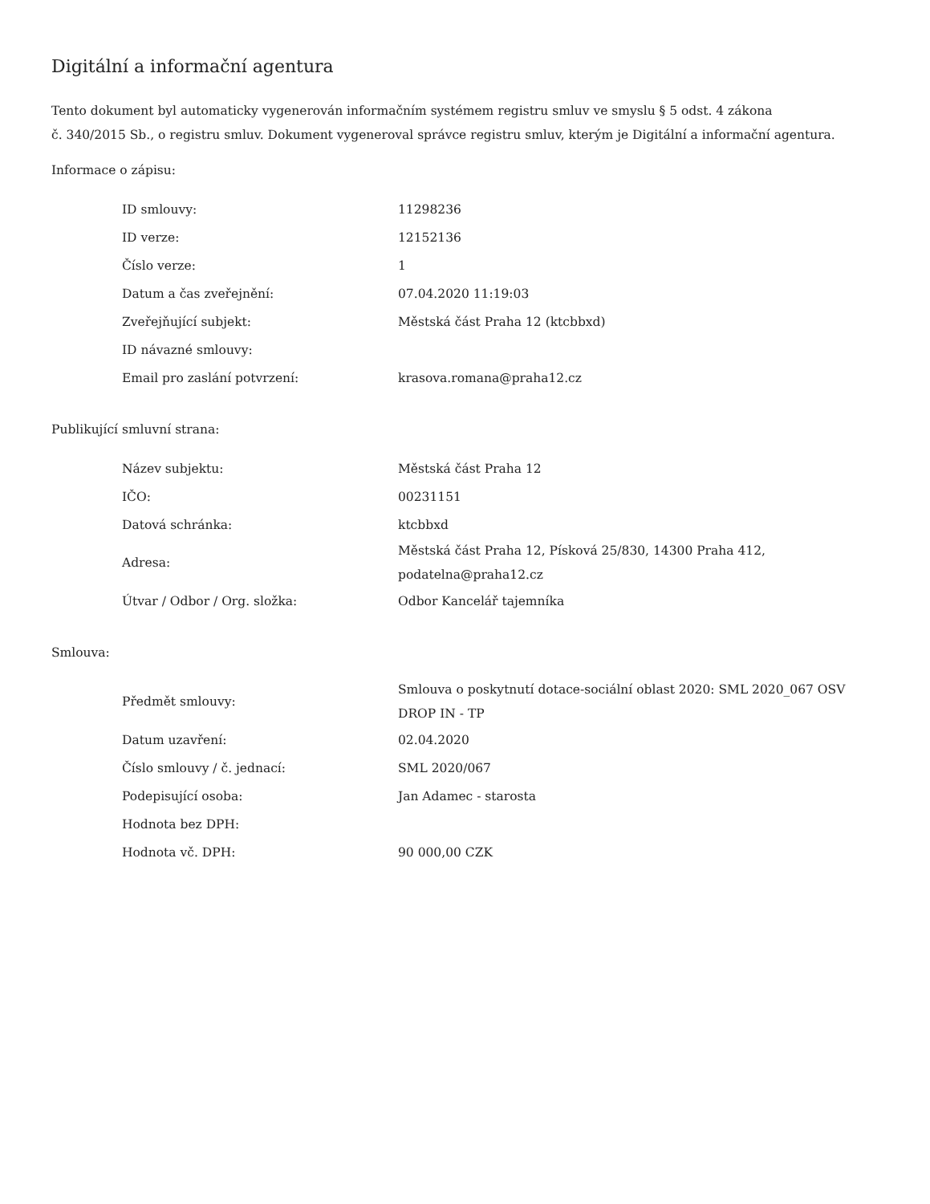Digitální a informační agentura
Tento dokument byl automaticky vygenerován informačním systémem registru smluv ve smyslu § 5 odst. 4 zákona
č. 340/2015 Sb., o registru smluv. Dokument vygeneroval správce registru smluv, kterým je Digitální a informační agentura.
Informace o zápisu:
| ID smlouvy: | 11298236 |
| ID verze: | 12152136 |
| Číslo verze: | 1 |
| Datum a čas zveřejnění: | 07.04.2020 11:19:03 |
| Zveřejňující subjekt: | Městská část Praha 12 (ktcbbxd) |
| ID návazné smlouvy: | |
| Email pro zaslání potvrzení: | krasova.romana@praha12.cz |
Publikující smluvní strana:
| Název subjektu: | Městská část Praha 12 |
| IČO: | 00231151 |
| Datová schránka: | ktcbbxd |
| Adresa: | Městská část Praha 12, Písková 25/830, 14300 Praha 412, podatelna@praha12.cz |
| Útvar / Odbor / Org. složka: | Odbor Kancelář tajemníka |
Smlouva:
| Předmět smlouvy: | Smlouva o poskytnutí dotace-sociální oblast 2020: SML 2020_067 OSV DROP IN - TP |
| Datum uzavření: | 02.04.2020 |
| Číslo smlouvy / č. jednací: | SML 2020/067 |
| Podepisující osoba: | Jan Adamec - starosta |
| Hodnota bez DPH: | |
| Hodnota vč. DPH: | 90 000,00 CZK |